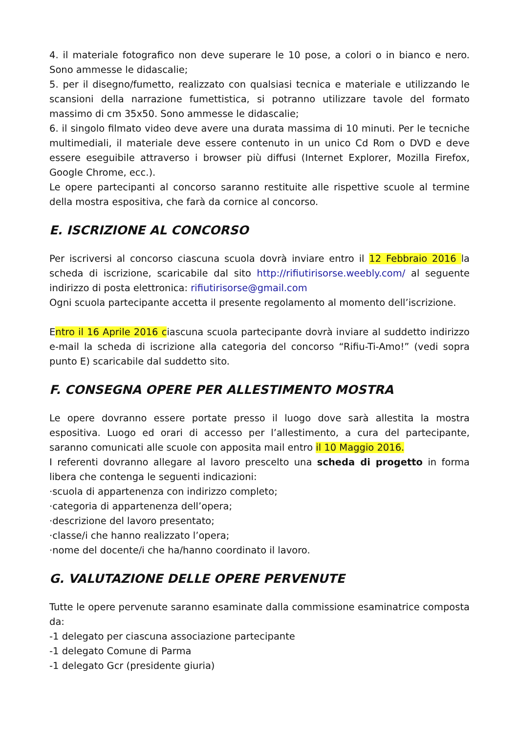4. il materiale fotografico non deve superare le 10 pose, a colori o in bianco e nero. Sono ammesse le didascalie;
5. per il disegno/fumetto, realizzato con qualsiasi tecnica e materiale e utilizzando le scansioni della narrazione fumettistica, si potranno utilizzare tavole del formato massimo di cm 35x50. Sono ammesse le didascalie;
6. il singolo filmato video deve avere una durata massima di 10 minuti. Per le tecniche multimediali, il materiale deve essere contenuto in un unico Cd Rom o DVD e deve essere eseguibile attraverso i browser più diffusi (Internet Explorer, Mozilla Firefox, Google Chrome, ecc.).
Le opere partecipanti al concorso saranno restituite alle rispettive scuole al termine della mostra espositiva, che farà da cornice al concorso.
E. ISCRIZIONE AL CONCORSO
Per iscriversi al concorso ciascuna scuola dovrà inviare entro il 12 Febbraio 2016 la scheda di iscrizione, scaricabile dal sito http://rifiutirisorse.weebly.com/ al seguente indirizzo di posta elettronica: rifiutirisorse@gmail.com
Ogni scuola partecipante accetta il presente regolamento al momento dell’iscrizione.
Entro il 16 Aprile 2016 ciascuna scuola partecipante dovrà inviare al suddetto indirizzo e-mail la scheda di iscrizione alla categoria del concorso “Rifiu-Ti-Amo!” (vedi sopra punto E) scaricabile dal suddetto sito.
F. CONSEGNA OPERE PER ALLESTIMENTO MOSTRA
Le opere dovranno essere portate presso il luogo dove sarà allestita la mostra espositiva. Luogo ed orari di accesso per l’allestimento, a cura del partecipante, saranno comunicati alle scuole con apposita mail entro il 10 Maggio 2016.
I referenti dovranno allegare al lavoro prescelto una scheda di progetto in forma libera che contenga le seguenti indicazioni:
·scuola di appartenenza con indirizzo completo;
·categoria di appartenenza dell’opera;
·descrizione del lavoro presentato;
·classe/i che hanno realizzato l’opera;
·nome del docente/i che ha/hanno coordinato il lavoro.
G. VALUTAZIONE DELLE OPERE PERVENUTE
Tutte le opere pervenute saranno esaminate dalla commissione esaminatrice composta da:
-1 delegato per ciascuna associazione partecipante
-1 delegato Comune di Parma
-1 delegato Gcr (presidente giuria)